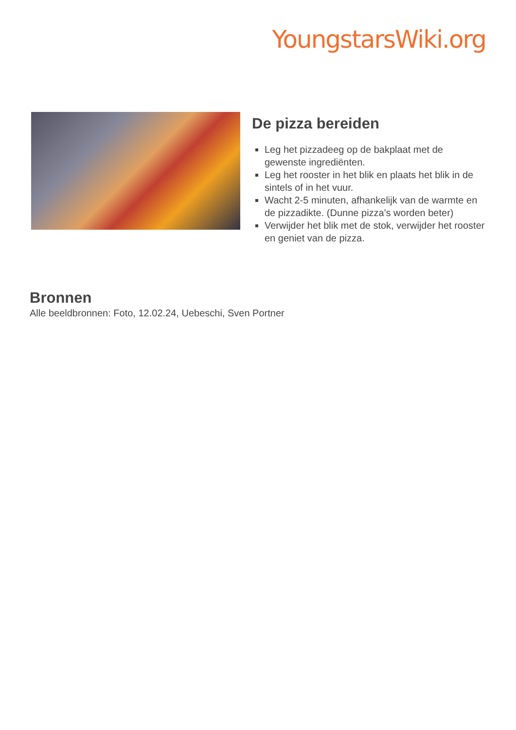YoungstarsWiki.org
De pizza bereiden
Leg het pizzadeeg op de bakplaat met de gewenste ingrediënten.
Leg het rooster in het blik en plaats het blik in de sintels of in het vuur.
Wacht 2-5 minuten, afhankelijk van de warmte en de pizzadikte. (Dunne pizza's worden beter)
Verwijder het blik met de stok, verwijder het rooster en geniet van de pizza.
Bronnen
Alle beeldbronnen: Foto, 12.02.24, Uebeschi, Sven Portner